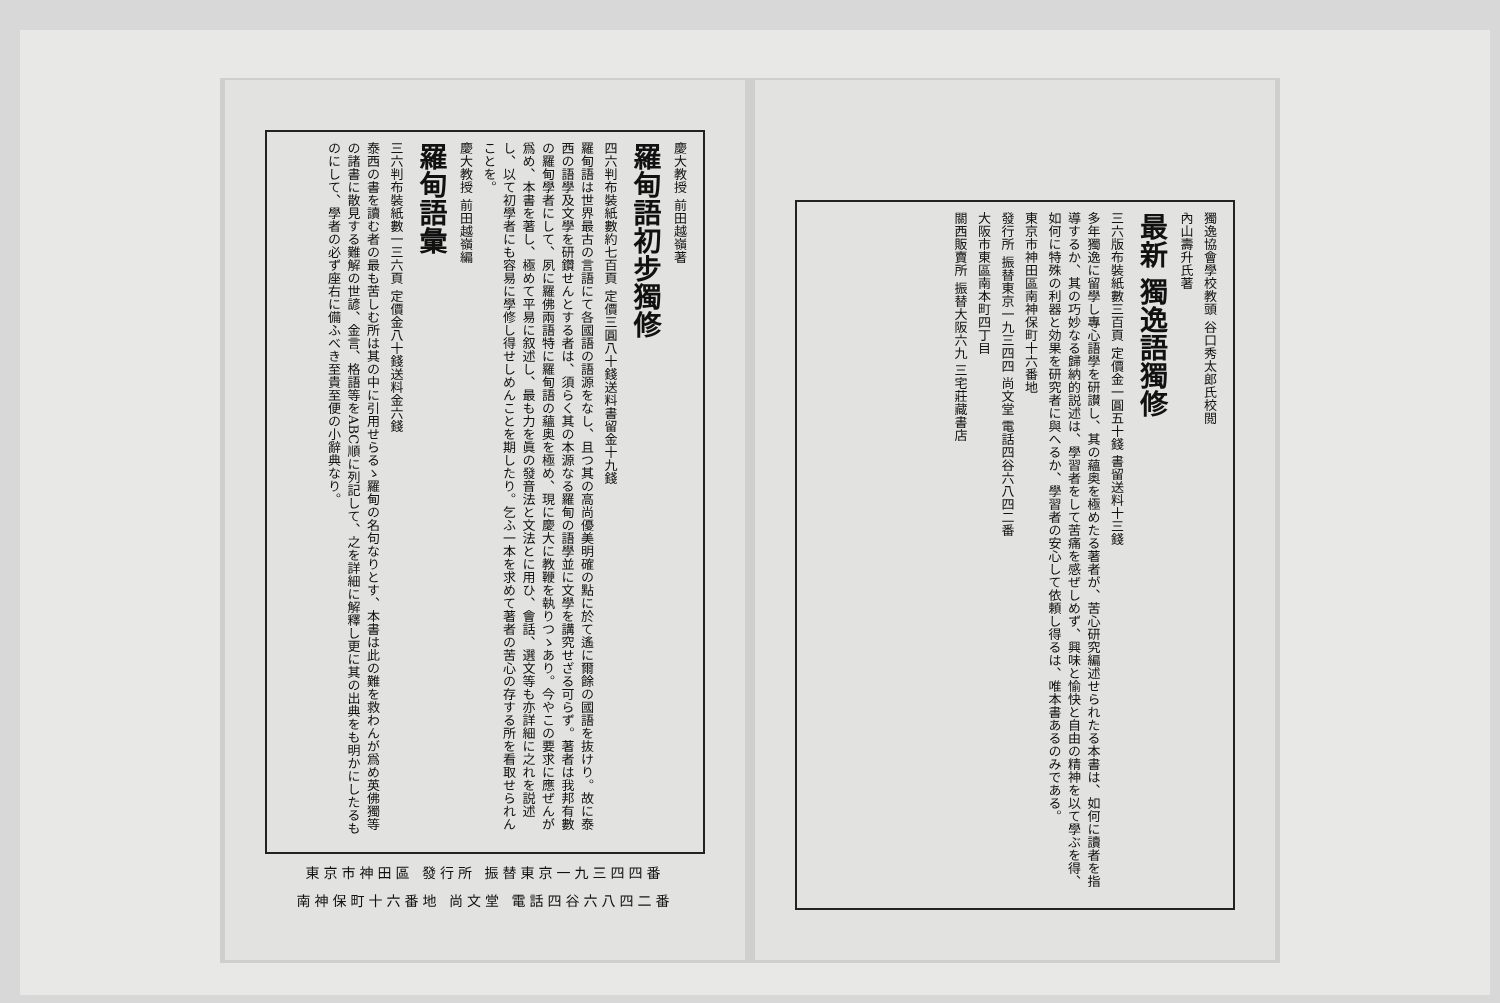慶大教授 前田越嶺著
羅甸語初步獨修
四六判布裝紙數約七百頁 定價三圓八十錢送料書留金十九錢
羅甸語は世界最古の言語にて各國語の語源をなし、且つ其の高尚優美明確の點に於て遙に爾餘の國語を抜けり。故に泰西の語學及文學を研鑽せんとする者は、須らく其の本源なる羅甸の語學並に文學を講究せざる可らず。著者は我邦有數の羅甸學者にして、夙に羅佛兩語特に羅甸語の蘊奥を極め、現に慶大に教鞭を執りつゝあり。今やこの要求に應ぜんが爲め、本書を著し、極めて平易に叙述し、最も力を眞の發音法と文法とに用ひ、會話、選文等も亦詳細に之れを説述し、以て初學者にも容易に學修し得せしめんことを期したり。乞ふ一本を求めて著者の苦心の存する所を看取せられんことを。
慶大教授 前田越嶺編
羅甸語彙
三六判布裝紙數一三六頁 定價金八十錢送料金六錢
泰西の書を讀む者の最も苦しむ所は其の中に引用せらるゝ羅甸の名句なりとす、本書は此の難を救わんが爲め英佛獨等の諸書に散見する難解の世諺、金言、格語等をABC順に列記して、之を詳細に解釋し更に其の出典をも明かにしたるものにして、學者の必ず座右に備ふべき至貴至便の小辭典なり。
東京市神田區 發行所 振替東京一九三四四番
南神保町十六番地 尚文堂 電話四谷六八四二番
獨逸協會學校教頭 谷口秀太郎氏校閲
內山壽升氏著
最新 獨逸語獨修
三六版布裝紙數三百頁 定價金一圓五十錢 書留送料十三錢
多年獨逸に留學し專心語學を研讃し、其の蘊奥を極めたる著者が、苦心研究編述せられたる本書は、如何に讀者を指導するか、其の巧妙なる歸納的説述は、學習者をして苦痛を感ぜしめず、興味と愉快と自由の精神を以て學ぶを得、如何に特殊の利器と効果を研究者に與へるか、學習者の安心して依頼し得るは、唯本書あるのみである。
東京市神田區南神保町十六番地
發行所 振替東京一九三四四 尚文堂 電話四谷六八四二番
大阪市東區南本町四丁目
關西販賣所 振替大阪六九 三宅莊藏書店